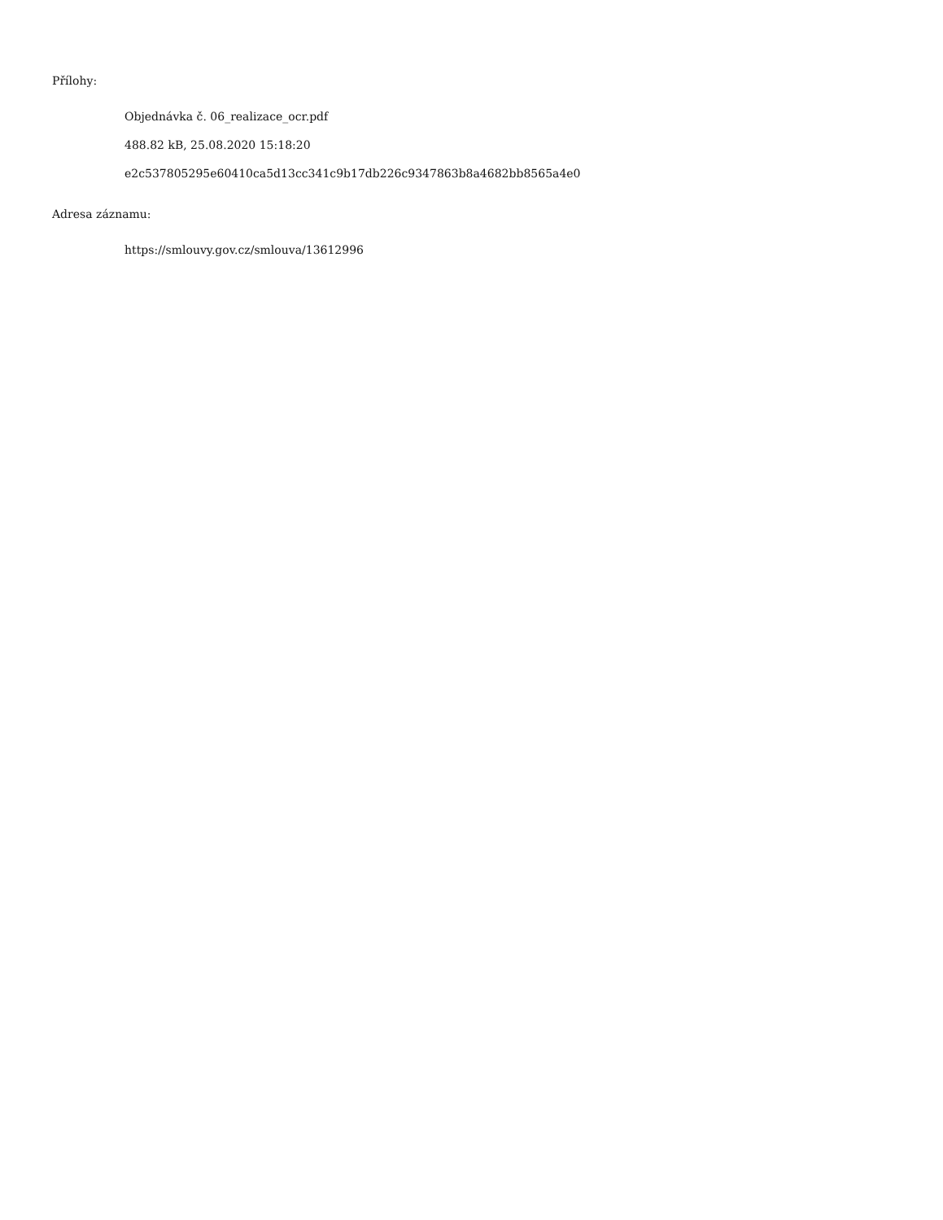Přílohy:
Objednávka č. 06_realizace_ocr.pdf
488.82 kB, 25.08.2020 15:18:20
e2c537805295e60410ca5d13cc341c9b17db226c9347863b8a4682bb8565a4e0
Adresa záznamu:
https://smlouvy.gov.cz/smlouva/13612996